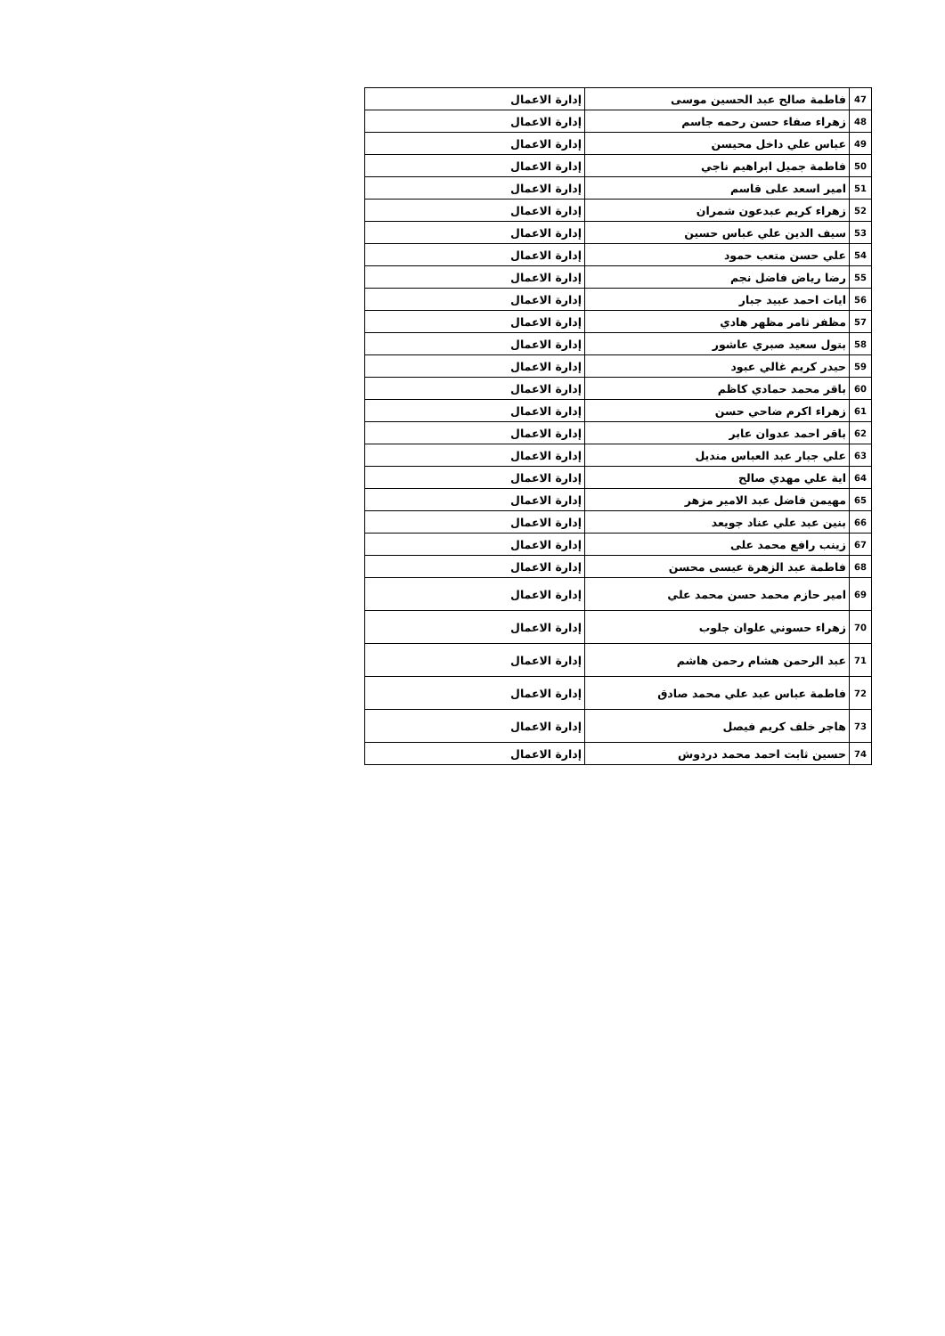| 47 | فاطمة صالح عبد الحسين موسى | إدارة الاعمال |
| 48 | زهراء صفاء حسن رحمه جاسم | إدارة الاعمال |
| 49 | عباس علي داخل محيسن | إدارة الاعمال |
| 50 | فاطمة جميل ابراهيم ناجي | إدارة الاعمال |
| 51 | امير اسعد على قاسم | إدارة الاعمال |
| 52 | زهراء كريم عبدعون شمران | إدارة الاعمال |
| 53 | سيف الدين علي عباس حسين | إدارة الاعمال |
| 54 | علي حسن متعب حمود | إدارة الاعمال |
| 55 | رضا رياض فاضل نجم | إدارة الاعمال |
| 56 | ايات احمد عبيد جبار | إدارة الاعمال |
| 57 | مظفر ثامر مظهر هادي | إدارة الاعمال |
| 58 | بتول سعيد صبري عاشور | إدارة الاعمال |
| 59 | حيدر كريم غالي عبود | إدارة الاعمال |
| 60 | باقر محمد حمادي كاظم | إدارة الاعمال |
| 61 | زهراء اكرم ضاحي حسن | إدارة الاعمال |
| 62 | باقر احمد عدوان عابر | إدارة الاعمال |
| 63 | علي جبار عبد العباس منديل | إدارة الاعمال |
| 64 | اية علي مهدي صالح | إدارة الاعمال |
| 65 | مهيمن فاضل عبد الامير مزهر | إدارة الاعمال |
| 66 | بنين عبد علي عناد جويعد | إدارة الاعمال |
| 67 | زينب رافع محمد على | إدارة الاعمال |
| 68 | فاطمة عبد الزهرة عيسى محسن | إدارة الاعمال |
| 69 | امير حازم محمد حسن محمد علي | إدارة الاعمال |
| 70 | زهراء حسوني علوان جلوب | إدارة الاعمال |
| 71 | عبد الرحمن هشام رحمن هاشم | إدارة الاعمال |
| 72 | فاطمة عباس عبد علي محمد صادق | إدارة الاعمال |
| 73 | هاجر خلف كريم فيصل | إدارة الاعمال |
| 74 | حسين ثابت احمد محمد دردوش | إدارة الاعمال |